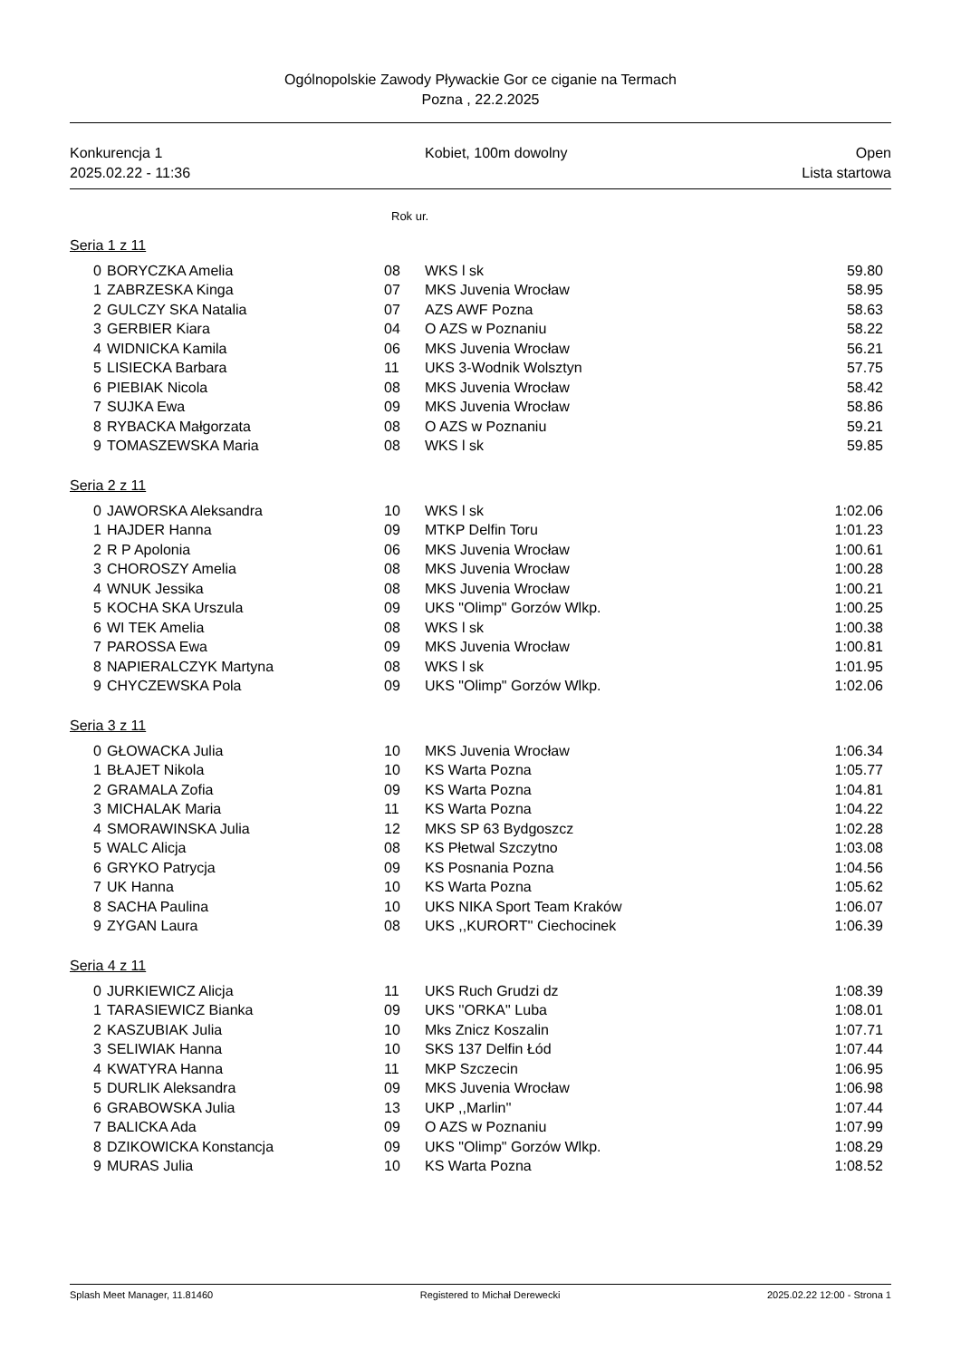Ogólnopolskie Zawody Pływackie Gor ce ciganie na Termach
Pozna , 22.2.2025
Konkurencja 1
2025.02.22 - 11:36
Kobiet, 100m dowolny Open
Lista startowa
Rok ur.
Seria 1 z 11
| 0 | BORYCZKA Amelia | 08 | WKS l sk | 59.80 |
| 1 | ZABRZESKA Kinga | 07 | MKS Juvenia Wrocław | 58.95 |
| 2 | GULCZY SKA Natalia | 07 | AZS AWF Pozna | 58.63 |
| 3 | GERBIER Kiara | 04 | O AZS w Poznaniu | 58.22 |
| 4 | WIDNICKA Kamila | 06 | MKS Juvenia Wrocław | 56.21 |
| 5 | LISIECKA Barbara | 11 | UKS 3-Wodnik Wolsztyn | 57.75 |
| 6 | PIEBIAK Nicola | 08 | MKS Juvenia Wrocław | 58.42 |
| 7 | SUJKA Ewa | 09 | MKS Juvenia Wrocław | 58.86 |
| 8 | RYBACKA Małgorzata | 08 | O AZS w Poznaniu | 59.21 |
| 9 | TOMASZEWSKA Maria | 08 | WKS l sk | 59.85 |
Seria 2 z 11
| 0 | JAWORSKA Aleksandra | 10 | WKS l sk | 1:02.06 |
| 1 | HAJDER Hanna | 09 | MTKP Delfin Toru | 1:01.23 |
| 2 | R P Apolonia | 06 | MKS Juvenia Wrocław | 1:00.61 |
| 3 | CHOROSZY Amelia | 08 | MKS Juvenia Wrocław | 1:00.28 |
| 4 | WNUK Jessika | 08 | MKS Juvenia Wrocław | 1:00.21 |
| 5 | KOCHA SKA Urszula | 09 | UKS "Olimp" Gorzów Wlkp. | 1:00.25 |
| 6 | WI TEK Amelia | 08 | WKS l sk | 1:00.38 |
| 7 | PAROSSA Ewa | 09 | MKS Juvenia Wrocław | 1:00.81 |
| 8 | NAPIERALCZYK Martyna | 08 | WKS l sk | 1:01.95 |
| 9 | CHYCZEWSKA Pola | 09 | UKS "Olimp" Gorzów Wlkp. | 1:02.06 |
Seria 3 z 11
| 0 | GŁOWACKA Julia | 10 | MKS Juvenia Wrocław | 1:06.34 |
| 1 | BŁAJET Nikola | 10 | KS Warta Pozna | 1:05.77 |
| 2 | GRAMALA Zofia | 09 | KS Warta Pozna | 1:04.81 |
| 3 | MICHALAK Maria | 11 | KS Warta Pozna | 1:04.22 |
| 4 | SMORAWINSKA Julia | 12 | MKS SP 63 Bydgoszcz | 1:02.28 |
| 5 | WALC Alicja | 08 | KS Płetwal Szczytno | 1:03.08 |
| 6 | GRYKO Patrycja | 09 | KS Posnania Pozna | 1:04.56 |
| 7 | UK Hanna | 10 | KS Warta Pozna | 1:05.62 |
| 8 | SACHA Paulina | 10 | UKS NIKA Sport Team Kraków | 1:06.07 |
| 9 | ZYGAN Laura | 08 | UKS ,,KURORT'' Ciechocinek | 1:06.39 |
Seria 4 z 11
| 0 | JURKIEWICZ Alicja | 11 | UKS Ruch Grudzi dz | 1:08.39 |
| 1 | TARASIEWICZ Bianka | 09 | UKS ''ORKA'' Luba | 1:08.01 |
| 2 | KASZUBIAK Julia | 10 | Mks Znicz Koszalin | 1:07.71 |
| 3 | SELIWIAK Hanna | 10 | SKS 137 Delfin Łód | 1:07.44 |
| 4 | KWATYRA Hanna | 11 | MKP Szczecin | 1:06.95 |
| 5 | DURLIK Aleksandra | 09 | MKS Juvenia Wrocław | 1:06.98 |
| 6 | GRABOWSKA Julia | 13 | UKP ,,Marlin'' | 1:07.44 |
| 7 | BALICKA Ada | 09 | O AZS w Poznaniu | 1:07.99 |
| 8 | DZIKOWICKA Konstancja | 09 | UKS "Olimp" Gorzów Wlkp. | 1:08.29 |
| 9 | MURAS Julia | 10 | KS Warta Pozna | 1:08.52 |
Splash Meet Manager, 11.81460 Registered to Michał Derewecki 2025.02.22 12:00 - Strona 1